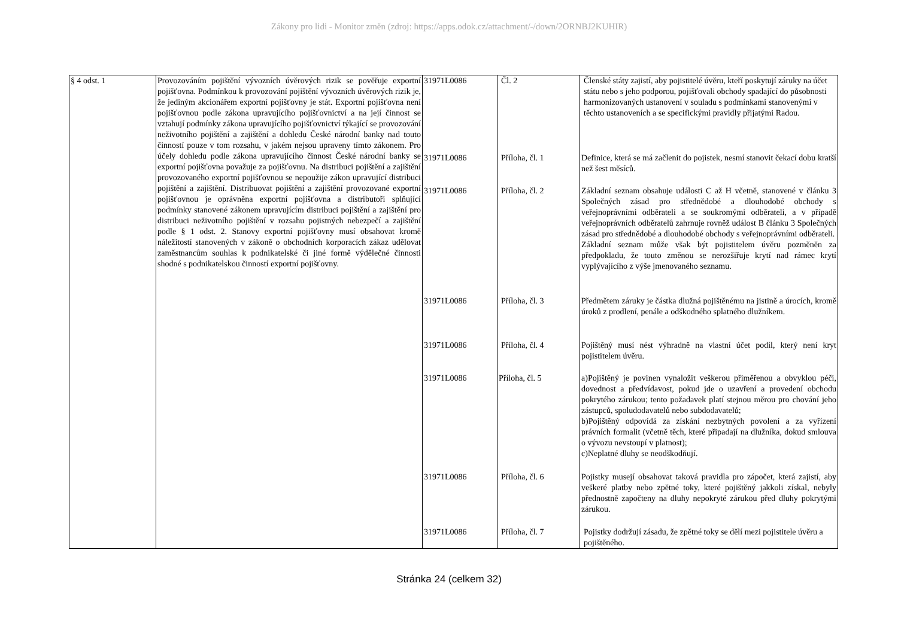Zákony pro lidi - Monitor změn (zdroj: https://apps.odok.cz/attachment/-/down/2ORNBJ2KUHIR)
| § 4 odst. 1 | Provozováním pojištění vývozních úvěrových rizik se pověřuje exportní pojišťovna. Podmínkou k provozování pojištění vývozních úvěrových rizik je, že jediným akcionářem exportní pojišťovny je stát. Exportní pojišťovna není pojišťovnou podle zákona upravujícího pojišťovnictví a na její činnost se vztahují podmínky zákona upravujícího pojišťovnictví týkající se provozování neživotního pojištění a zajištění a dohledu České národní banky nad touto činností pouze v tom rozsahu, v jakém nejsou upraveny tímto zákonem. Pro účely dohledu podle zákona upravujícího činnost České národní banky se exportní pojišťovna považuje za pojišťovnu. Na distribuci pojištění a zajištění provozovaného exportní pojišťovnou se nepoužije zákon upravující distribuci pojištění a zajištění. Distribuovat pojištění a zajištění provozované exportní pojišťovnou je oprávněna exportní pojišťovna a distributoři splňující podmínky stanovené zákonem upravujícím distribuci pojištění a zajištění pro distribuci neživotního pojištění v rozsahu pojistných nebezpečí a zajištění podle § 1 odst. 2. Stanovy exportní pojišťovny musí obsahovat kromě náležitostí stanovených v zákoně o obchodních korporacích zákaz udělovat zaměstnancům souhlas k podnikatelské či jiné formě výdělečné činnosti shodné s podnikatelskou činností exportní pojišťovny. | 31971L0086 31971L0086 31971L0086 31971L0086 31971L0086 31971L0086 31971L0086 31971L0086 | Čl. 2 Příloha, čl. 1 Příloha, čl. 2 Příloha, čl. 3 Příloha, čl. 4 Příloha, čl. 5 Příloha, čl. 6 Příloha, čl. 7 | Členské státy zajistí, aby pojistitelé úvěru, kteří poskytují záruky na účet státu nebo s jeho podporou, pojišťovali obchody spadající do působnosti harmonizovaných ustanovení v souladu s podmínkami stanovenými v těchto ustanoveních a se specifickými pravidly přijatými Radou. Definice, která se má začlenit do pojistek, nesmí stanovit čekací dobu kratší než šest měsíců. Základní seznam obsahuje události C až H včetně, stanovené v článku 3 Společných zásad pro střednědobé a dlouhodobé obchody s veřejnoprávními odběrateli a se soukromými odběrateli, a v případě veřejnoprávních odběratelů zahrnuje rovněž událost B článku 3 Společných zásad pro střednědobé a dlouhodobé obchody s veřejnoprávními odběrateli. Základní seznam může však být pojistitelem úvěru pozměněn za předpokladu, že touto změnou se nerozšiřuje krytí nad rámec krytí vyplývajícího z výše jmenovaného seznamu. Předmětem záruky je částka dlužná pojištěnému na jistině a úrocích, kromě úroků z prodlení, penále a odškodného splatného dlužníkem. Pojištěný musí nést výhradně na vlastní účet podíl, který není kryt pojistitelem úvěru. a)Pojištěný je povinen vynaložit veškerou přiměřenou a obvyklou péči, dovednost a předvídavost, pokud jde o uzavření a provedení obchodu pokrytého zárukou; tento požadavek platí stejnou měrou pro chování jeho zástupců, spoludodavatelů nebo subdodavatelů; b)Pojištěný odpovídá za získání nezbytných povolení a za vyřízení právních formalit (včetně těch, které připadají na dlužníka, dokud smlouva o vývozu nevstoupí v platnost); c)Neplatné dluhy se neodškodňují. Pojistky musejí obsahovat taková pravidla pro zápočet, která zajistí, aby veškeré platby nebo zpětné toky, které pojištěný jakkoli získal, nebyly přednostně započteny na dluhy nepokryté zárukou před dluhy pokrytými zárukou. Pojistky dodržují zásadu, že zpětné toky se dělí mezi pojistitele úvěru a pojištěného. |
Stránka 24 (celkem 32)